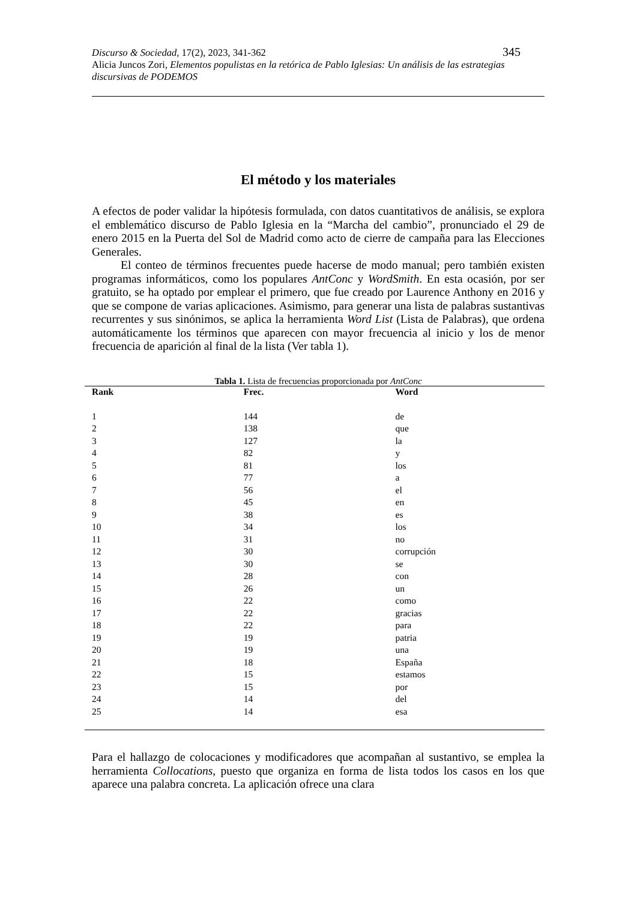345 Discurso & Sociedad, 17(2), 2023, 341-362
Alicia Juncos Zori, Elementos populistas en la retórica de Pablo Iglesias: Un análisis de las estrategias discursivas de PODEMOS
El método y los materiales
A efectos de poder validar la hipótesis formulada, con datos cuantitativos de análisis, se explora el emblemático discurso de Pablo Iglesia en la “Marcha del cambio”, pronunciado el 29 de enero 2015 en la Puerta del Sol de Madrid como acto de cierre de campaña para las Elecciones Generales.
El conteo de términos frecuentes puede hacerse de modo manual; pero también existen programas informáticos, como los populares AntConc y WordSmith. En esta ocasión, por ser gratuito, se ha optado por emplear el primero, que fue creado por Laurence Anthony en 2016 y que se compone de varias aplicaciones. Asimismo, para generar una lista de palabras sustantivas recurrentes y sus sinónimos, se aplica la herramienta Word List (Lista de Palabras), que ordena automáticamente los términos que aparecen con mayor frecuencia al inicio y los de menor frecuencia de aparición al final de la lista (Ver tabla 1).
Tabla 1. Lista de frecuencias proporcionada por AntConc
| Rank | Frec. | Word |
| --- | --- | --- |
| 1 | 144 | de |
| 2 | 138 | que |
| 3 | 127 | la |
| 4 | 82 | y |
| 5 | 81 | los |
| 6 | 77 | a |
| 7 | 56 | el |
| 8 | 45 | en |
| 9 | 38 | es |
| 10 | 34 | los |
| 11 | 31 | no |
| 12 | 30 | corrupción |
| 13 | 30 | se |
| 14 | 28 | con |
| 15 | 26 | un |
| 16 | 22 | como |
| 17 | 22 | gracias |
| 18 | 22 | para |
| 19 | 19 | patria |
| 20 | 19 | una |
| 21 | 18 | España |
| 22 | 15 | estamos |
| 23 | 15 | por |
| 24 | 14 | del |
| 25 | 14 | esa |
Para el hallazgo de colocaciones y modificadores que acompañan al sustantivo, se emplea la herramienta Collocations, puesto que organiza en forma de lista todos los casos en los que aparece una palabra concreta. La aplicación ofrece una clara